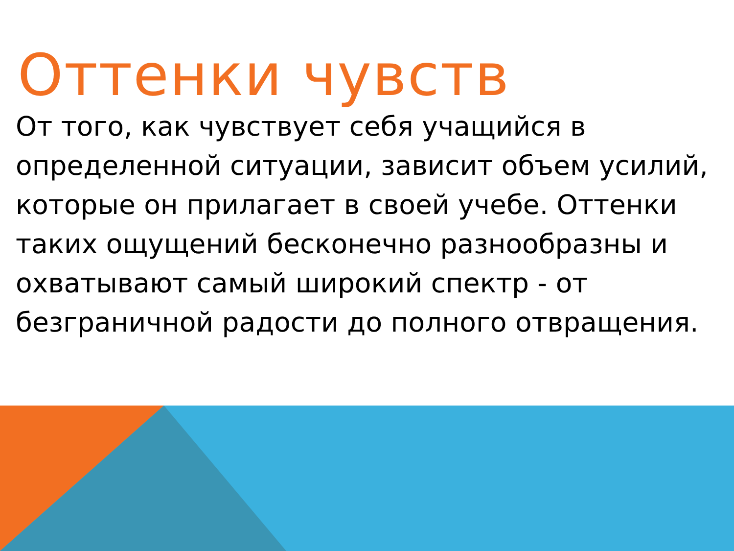Оттенки чувств
От того, как чувствует себя учащийся в определенной ситуации, зависит объем усилий, которые он прилагает в своей учебе. Оттенки таких ощущений бесконечно разнообразны и охватывают самый широкий спектр - от безграничной радости до полного отвращения.